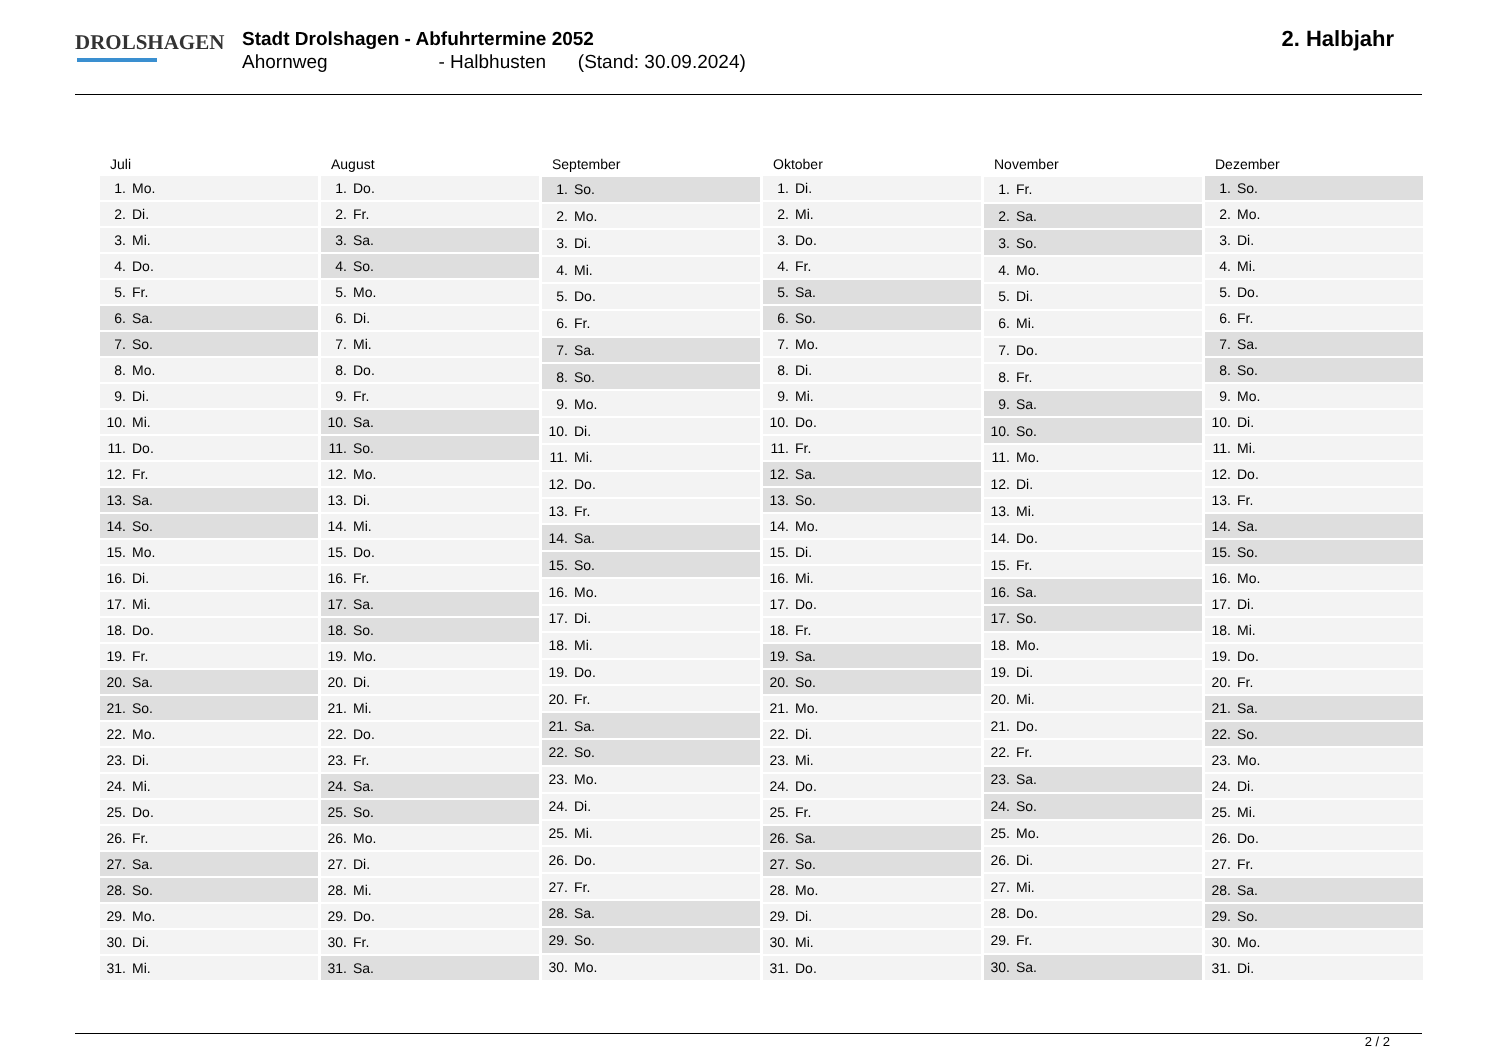DROLSHAGEN
Stadt Drolshagen - Abfuhrtermine 2052
Ahornweg - Halbhusten (Stand: 30.09.2024)
2. Halbjahr
| Juli | |
| --- | --- |
| 1. | Mo. |
| 2. | Di. |
| 3. | Mi. |
| 4. | Do. |
| 5. | Fr. |
| 6. | Sa. |
| 7. | So. |
| 8. | Mo. |
| 9. | Di. |
| 10. | Mi. |
| 11. | Do. |
| 12. | Fr. |
| 13. | Sa. |
| 14. | So. |
| 15. | Mo. |
| 16. | Di. |
| 17. | Mi. |
| 18. | Do. |
| 19. | Fr. |
| 20. | Sa. |
| 21. | So. |
| 22. | Mo. |
| 23. | Di. |
| 24. | Mi. |
| 25. | Do. |
| 26. | Fr. |
| 27. | Sa. |
| 28. | So. |
| 29. | Mo. |
| 30. | Di. |
| 31. | Mi. |
| August | |
| --- | --- |
| 1. | Do. |
| 2. | Fr. |
| 3. | Sa. |
| 4. | So. |
| 5. | Mo. |
| 6. | Di. |
| 7. | Mi. |
| 8. | Do. |
| 9. | Fr. |
| 10. | Sa. |
| 11. | So. |
| 12. | Mo. |
| 13. | Di. |
| 14. | Mi. |
| 15. | Do. |
| 16. | Fr. |
| 17. | Sa. |
| 18. | So. |
| 19. | Mo. |
| 20. | Di. |
| 21. | Mi. |
| 22. | Do. |
| 23. | Fr. |
| 24. | Sa. |
| 25. | So. |
| 26. | Mo. |
| 27. | Di. |
| 28. | Mi. |
| 29. | Do. |
| 30. | Fr. |
| 31. | Sa. |
| September | |
| --- | --- |
| 1. | So. |
| 2. | Mo. |
| 3. | Di. |
| 4. | Mi. |
| 5. | Do. |
| 6. | Fr. |
| 7. | Sa. |
| 8. | So. |
| 9. | Mo. |
| 10. | Di. |
| 11. | Mi. |
| 12. | Do. |
| 13. | Fr. |
| 14. | Sa. |
| 15. | So. |
| 16. | Mo. |
| 17. | Di. |
| 18. | Mi. |
| 19. | Do. |
| 20. | Fr. |
| 21. | Sa. |
| 22. | So. |
| 23. | Mo. |
| 24. | Di. |
| 25. | Mi. |
| 26. | Do. |
| 27. | Fr. |
| 28. | Sa. |
| 29. | So. |
| 30. | Mo. |
| Oktober | |
| --- | --- |
| 1. | Di. |
| 2. | Mi. |
| 3. | Do. |
| 4. | Fr. |
| 5. | Sa. |
| 6. | So. |
| 7. | Mo. |
| 8. | Di. |
| 9. | Mi. |
| 10. | Do. |
| 11. | Fr. |
| 12. | Sa. |
| 13. | So. |
| 14. | Mo. |
| 15. | Di. |
| 16. | Mi. |
| 17. | Do. |
| 18. | Fr. |
| 19. | Sa. |
| 20. | So. |
| 21. | Mo. |
| 22. | Di. |
| 23. | Mi. |
| 24. | Do. |
| 25. | Fr. |
| 26. | Sa. |
| 27. | So. |
| 28. | Mo. |
| 29. | Di. |
| 30. | Mi. |
| 31. | Do. |
| November | |
| --- | --- |
| 1. | Fr. |
| 2. | Sa. |
| 3. | So. |
| 4. | Mo. |
| 5. | Di. |
| 6. | Mi. |
| 7. | Do. |
| 8. | Fr. |
| 9. | Sa. |
| 10. | So. |
| 11. | Mo. |
| 12. | Di. |
| 13. | Mi. |
| 14. | Do. |
| 15. | Fr. |
| 16. | Sa. |
| 17. | So. |
| 18. | Mo. |
| 19. | Di. |
| 20. | Mi. |
| 21. | Do. |
| 22. | Fr. |
| 23. | Sa. |
| 24. | So. |
| 25. | Mo. |
| 26. | Di. |
| 27. | Mi. |
| 28. | Do. |
| 29. | Fr. |
| 30. | Sa. |
| Dezember | |
| --- | --- |
| 1. | So. |
| 2. | Mo. |
| 3. | Di. |
| 4. | Mi. |
| 5. | Do. |
| 6. | Fr. |
| 7. | Sa. |
| 8. | So. |
| 9. | Mo. |
| 10. | Di. |
| 11. | Mi. |
| 12. | Do. |
| 13. | Fr. |
| 14. | Sa. |
| 15. | So. |
| 16. | Mo. |
| 17. | Di. |
| 18. | Mi. |
| 19. | Do. |
| 20. | Fr. |
| 21. | Sa. |
| 22. | So. |
| 23. | Mo. |
| 24. | Di. |
| 25. | Mi. |
| 26. | Do. |
| 27. | Fr. |
| 28. | Sa. |
| 29. | So. |
| 30. | Mo. |
| 31. | Di. |
2 / 2